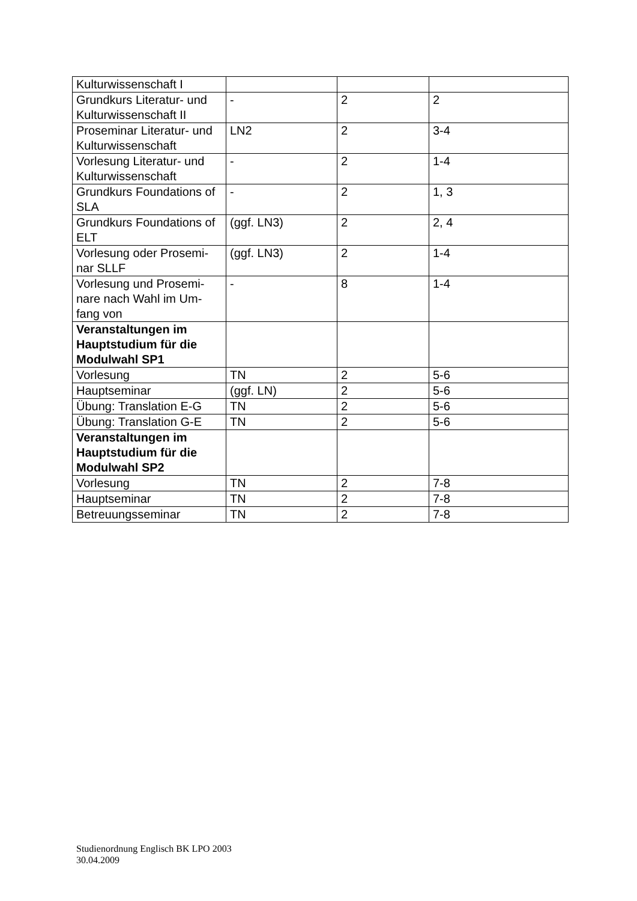| Kulturwissenschaft I | | | |
| Grundkurs Literatur- und Kulturwissenschaft II | - | 2 | 2 |
| Proseminar Literatur- und Kulturwissenschaft | LN2 | 2 | 3-4 |
| Vorlesung Literatur- und Kulturwissenschaft | - | 2 | 1-4 |
| Grundkurs Foundations of SLA | - | 2 | 1, 3 |
| Grundkurs Foundations of ELT | (ggf. LN3) | 2 | 2, 4 |
| Vorlesung oder Prosemi- nar SLLF | (ggf. LN3) | 2 | 1-4 |
| Vorlesung und Prosemi- nare nach Wahl im Um- fang von | - | 8 | 1-4 |
| Veranstaltungen im Hauptstudium für die Modulwahl SP1 | | | |
| Vorlesung | TN | 2 | 5-6 |
| Hauptseminar | (ggf. LN) | 2 | 5-6 |
| Übung: Translation E-G | TN | 2 | 5-6 |
| Übung: Translation G-E | TN | 2 | 5-6 |
| Veranstaltungen im Hauptstudium für die Modulwahl SP2 | | | |
| Vorlesung | TN | 2 | 7-8 |
| Hauptseminar | TN | 2 | 7-8 |
| Betreuungsseminar | TN | 2 | 7-8 |
Studienordnung Englisch BK LPO 2003
30.04.2009